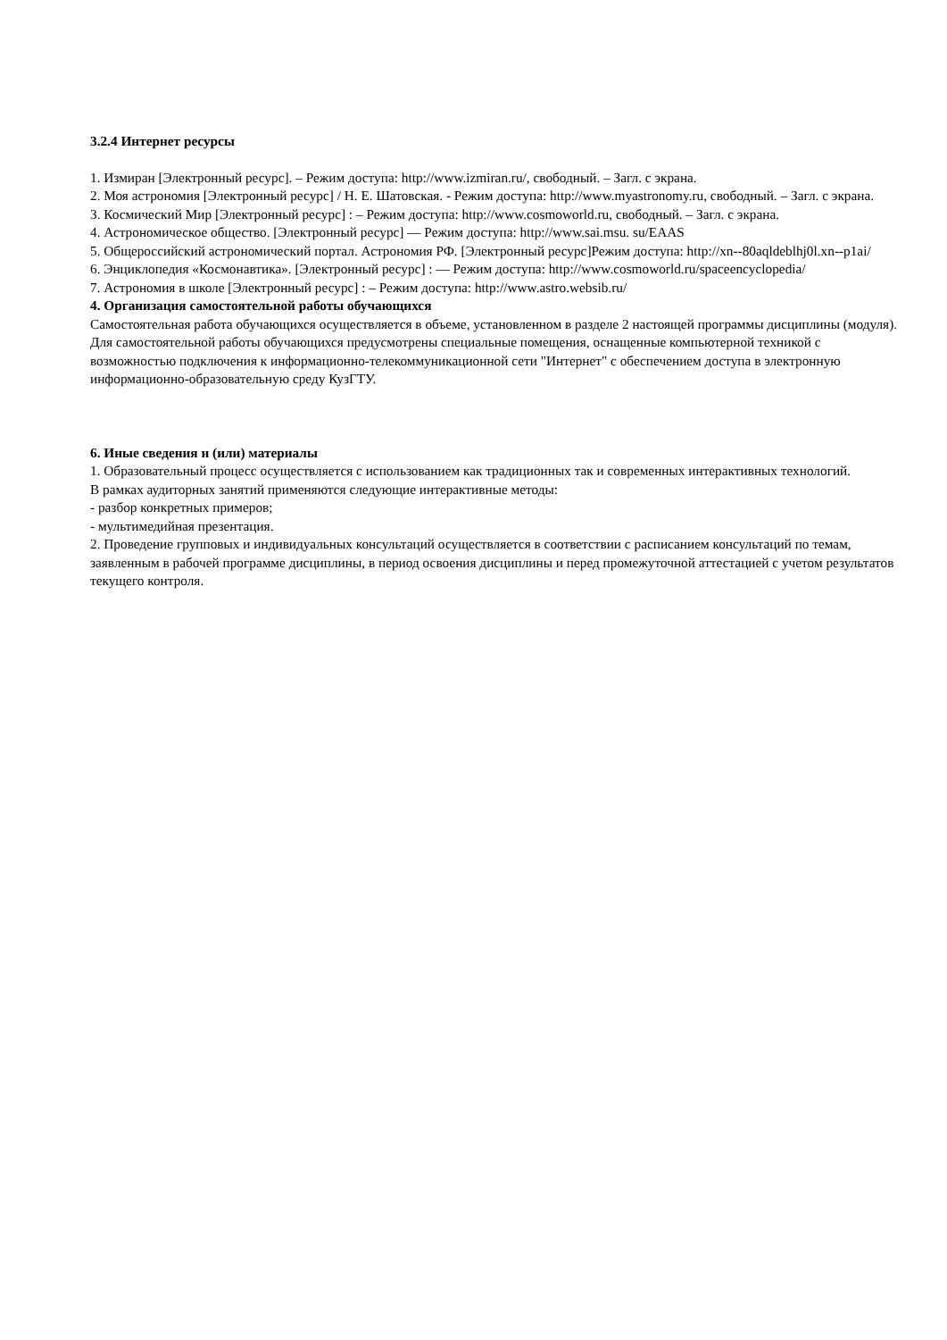3.2.4 Интернет ресурсы
1. Измиран [Электронный ресурс]. – Режим доступа: http://www.izmiran.ru/, свободный. – Загл. с экрана.
2. Моя астрономия [Электронный ресурс] / Н. Е. Шатовская. - Режим доступа: http://www.myastronomy.ru, свободный. – Загл. с экрана.
3. Космический Мир [Электронный ресурс] : – Режим доступа: http://www.cosmoworld.ru, свободный. – Загл. с экрана.
4. Астрономическое общество. [Электронный ресурс] — Режим доступа: http://www.sai.msu. su/EAAS
5. Общероссийский астрономический портал. Астрономия РФ. [Электронный ресурс]Режим доступа: http://xn--80aqldeblhj0l.xn--p1ai/
6. Энциклопедия «Космонавтика». [Электронный ресурс] : — Режим доступа: http://www.cosmoworld.ru/spaceencyclopedia/
7. Астрономия в школе [Электронный ресурс] : – Режим доступа: http://www.astro.websib.ru/
4. Организация самостоятельной работы обучающихся
Самостоятельная работа обучающихся осуществляется в объеме, установленном в разделе 2 настоящей программы дисциплины (модуля).
Для самостоятельной работы обучающихся предусмотрены специальные помещения, оснащенные компьютерной техникой с возможностью подключения к информационно-телекоммуникационной сети "Интернет" с обеспечением доступа в электронную информационно-образовательную среду КузГТУ.
6. Иные сведения и (или) материалы
1. Образовательный процесс осуществляется с использованием как традиционных так и современных интерактивных технологий.
В рамках аудиторных занятий применяются следующие интерактивные методы:
- разбор конкретных примеров;
- мультимедийная презентация.
2. Проведение групповых и индивидуальных консультаций осуществляется в соответствии с расписанием консультаций по темам, заявленным в рабочей программе дисциплины, в период освоения дисциплины и перед промежуточной аттестацией с учетом результатов текущего контроля.